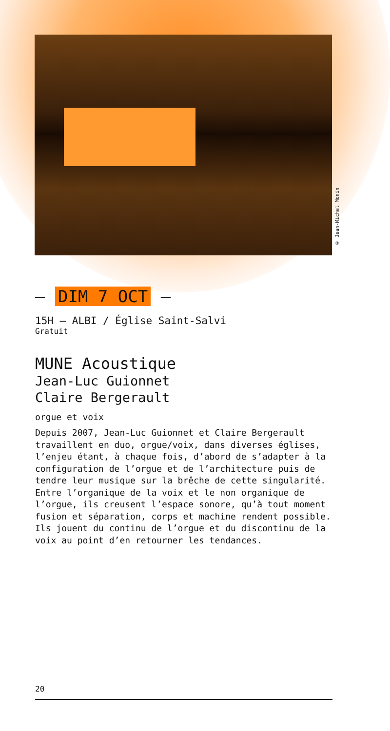© Jean-Michel Monin
— DIM 7 OCT —
15H — ALBI / Église Saint-Salvi
Gratuit
MUNE Acoustique
Jean-Luc Guionnet
Claire Bergerault
orgue et voix
Depuis 2007, Jean-Luc Guionnet et Claire Bergerault travaillent en duo, orgue/voix, dans diverses églises, l’enjeu étant, à chaque fois, d’abord de s’adapter à la configuration de l’orgue et de l’architecture puis de tendre leur musique sur la brêche de cette singularité.
Entre l’organique de la voix et le non organique de l’orgue, ils creusent l’espace sonore, qu’à tout moment fusion et séparation, corps et machine rendent possible. Ils jouent du continu de l’orgue et du discontinu de la voix au point d’en retourner les tendances.
20